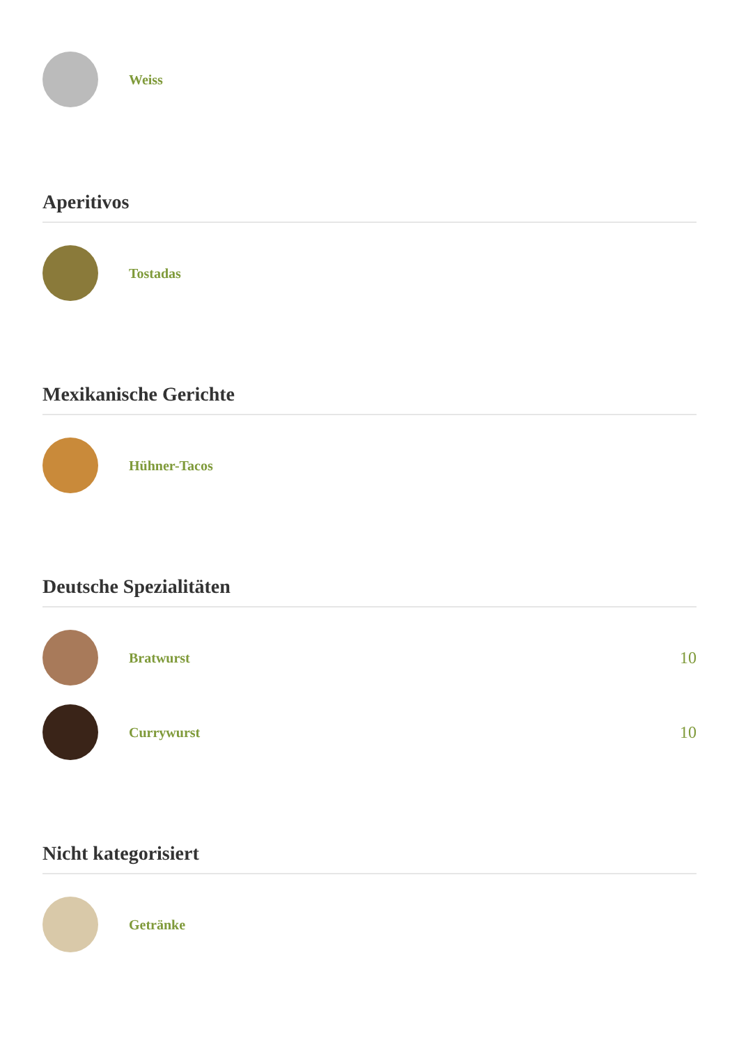Weiss
Aperitivos
Tostadas
Mexikanische Gerichte
Hühner-Tacos
Deutsche Spezialitäten
Bratwurst
10
Currywurst
10
Nicht kategorisiert
Getränke